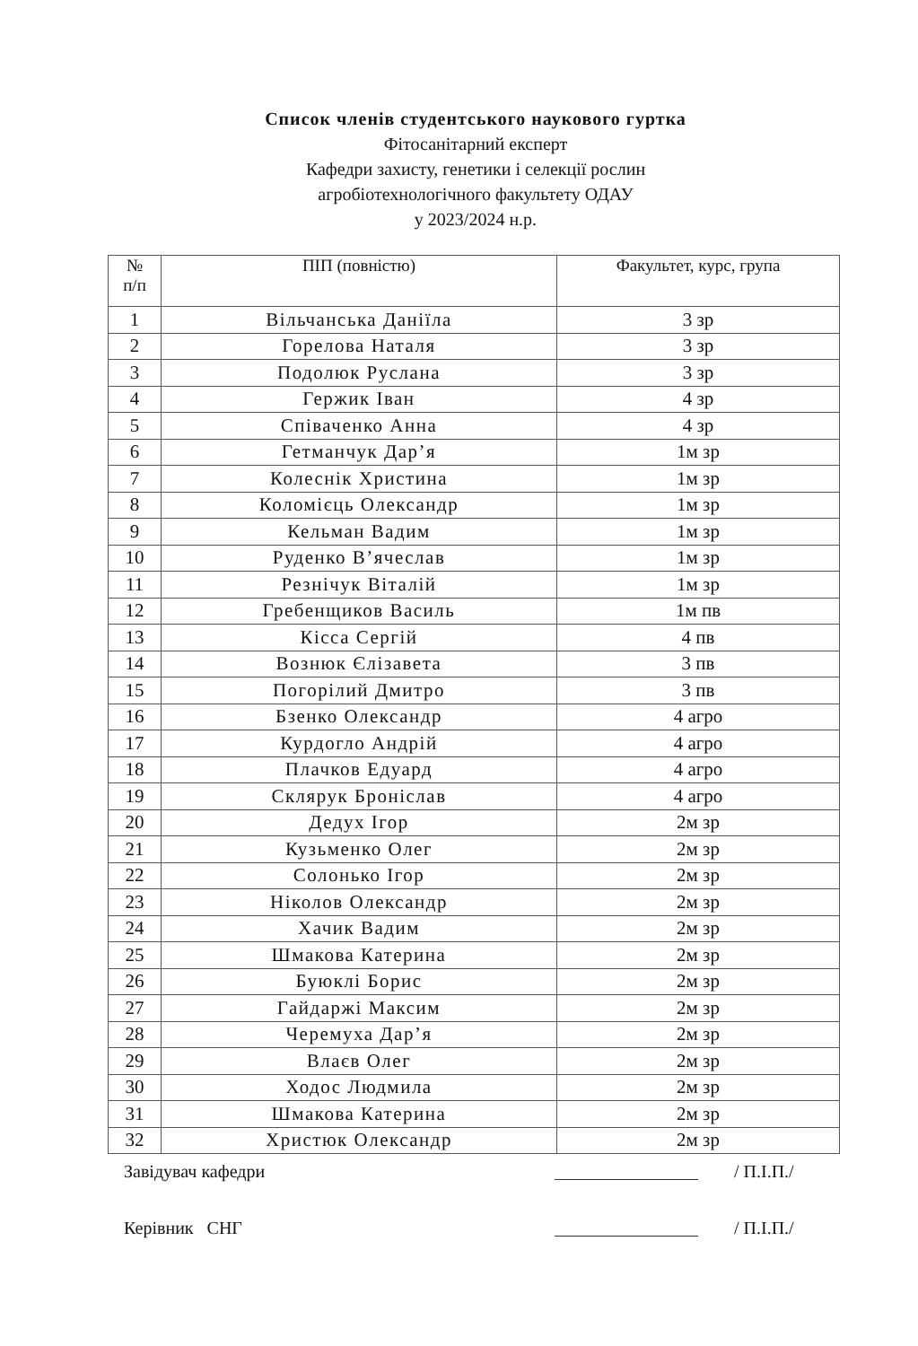Список членів студентського наукового гуртка
Фітосанітарний експерт
Кафедри захисту, генетики і селекції рослин
агробіотехнологічного факультету ОДАУ
у 2023/2024 н.р.
| № п/п | ПІП (повністю) | Факультет, курс, група |
| --- | --- | --- |
| 1 | Вільчанська Даніїла | 3 зр |
| 2 | Горелова Наталя | 3 зр |
| 3 | Подолюк Руслана | 3 зр |
| 4 | Гержик Іван | 4 зр |
| 5 | Співаченко Анна | 4 зр |
| 6 | Гетманчук Дар’я | 1м зр |
| 7 | Колеснік Христина | 1м зр |
| 8 | Коломієць Олександр | 1м зр |
| 9 | Кельман Вадим | 1м зр |
| 10 | Руденко В’ячеслав | 1м зр |
| 11 | Резнічук Віталій | 1м зр |
| 12 | Гребенщиков Василь | 1м пв |
| 13 | Кісса Сергій | 4 пв |
| 14 | Вознюк Єлізавета | 3 пв |
| 15 | Погорілий Дмитро | 3 пв |
| 16 | Бзенко Олександр | 4 агро |
| 17 | Курдогло Андрій | 4 агро |
| 18 | Плачков Едуард | 4 агро |
| 19 | Склярук Броніслав | 4 агро |
| 20 | Дедух Ігор | 2м зр |
| 21 | Кузьменко Олег | 2м зр |
| 22 | Солонько Ігор | 2м зр |
| 23 | Ніколов Олександр | 2м зр |
| 24 | Хачик Вадим | 2м зр |
| 25 | Шмакова Катерина | 2м зр |
| 26 | Буюклі Борис | 2м зр |
| 27 | Гайдаржі Максим | 2м зр |
| 28 | Черемуха Дар’я | 2м зр |
| 29 | Влаєв Олег | 2м зр |
| 30 | Ходос Людмила | 2м зр |
| 31 | Шмакова Катерина | 2м зр |
| 32 | Христюк Олександр | 2м зр |
Завідувач кафедри / П.І.П./
Керівник СНГ / П.І.П./